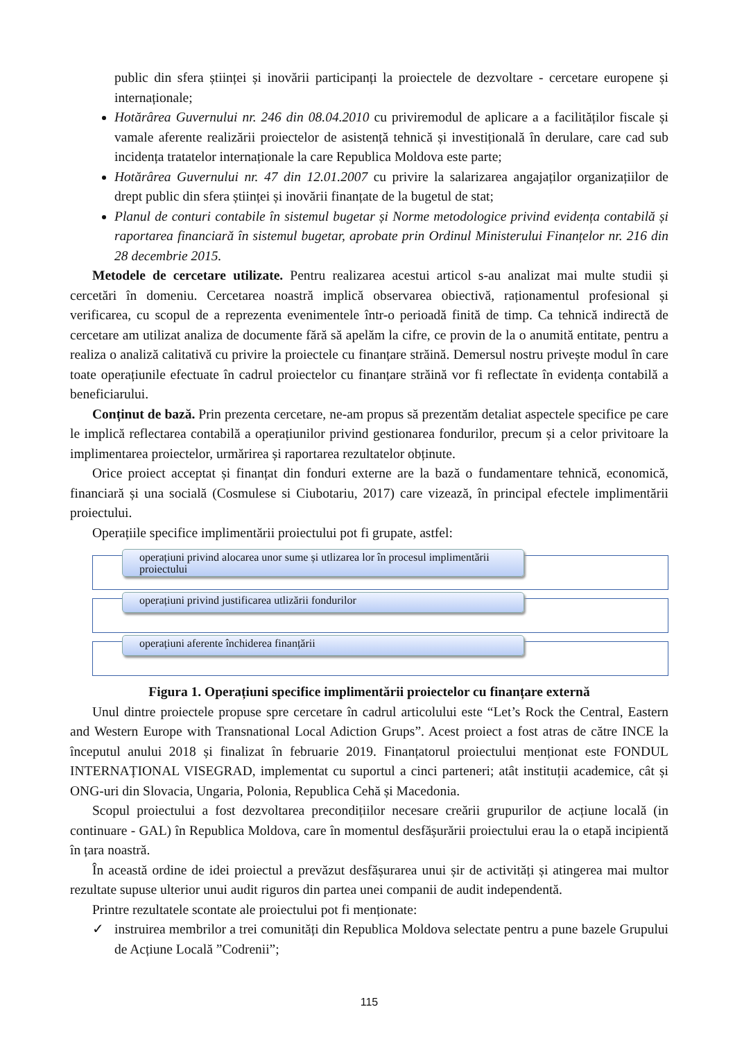public din sfera științei și inovării participanți la proiectele de dezvoltare - cercetare europene și internaționale;
Hotărârea Guvernului nr. 246 din 08.04.2010 cu priviremodul de aplicare a a facilităților fiscale și vamale aferente realizării proiectelor de asistență tehnică și investițională în derulare, care cad sub incidența tratatelor internaționale la care Republica Moldova este parte;
Hotărârea Guvernului nr. 47 din 12.01.2007 cu privire la salarizarea angajaților organizațiilor de drept public din sfera științei și inovării finanțate de la bugetul de stat;
Planul de conturi contabile în sistemul bugetar și Norme metodologice privind evidența contabilă și raportarea financiară în sistemul bugetar, aprobate prin Ordinul Ministerului Finanțelor nr. 216 din 28 decembrie 2015.
Metodele de cercetare utilizate. Pentru realizarea acestui articol s-au analizat mai multe studii și cercetări în domeniu. Cercetarea noastră implică observarea obiectivă, raționamentul profesional și verificarea, cu scopul de a reprezenta evenimentele într-o perioadă finită de timp. Ca tehnică indirectă de cercetare am utilizat analiza de documente fără să apelăm la cifre, ce provin de la o anumită entitate, pentru a realiza o analiză calitativă cu privire la proiectele cu finanțare străină. Demersul nostru privește modul în care toate operațiunile efectuate în cadrul proiectelor cu finanțare străină vor fi reflectate în evidența contabilă a beneficiarului.
Conținut de bază. Prin prezenta cercetare, ne-am propus să prezentăm detaliat aspectele specifice pe care le implică reflectarea contabilă a operațiunilor privind gestionarea fondurilor, precum și a celor privitoare la implimentarea proiectelor, urmărirea și raportarea rezultatelor obținute.
Orice proiect acceptat și finanțat din fonduri externe are la bază o fundamentare tehnică, economică, financiară și una socială (Cosmulese si Ciubotariu, 2017) care vizează, în principal efectele implimentării proiectului.
Operațiile specifice implimentării proiectului pot fi grupate, astfel:
operațiuni privind alocarea unor sume și utlizarea lor în procesul implimentării proiectului
operațiuni privind justificarea utlizării fondurilor
operațiuni aferente închiderea finanțării
Figura 1. Operațiuni specifice implimentării proiectelor cu finanțare externă
Unul dintre proiectele propuse spre cercetare în cadrul articolului este “Let’s Rock the Central, Eastern and Western Europe with Transnational Local Adiction Grups”. Acest proiect a fost atras de către INCE la începutul anului 2018 și finalizat în februarie 2019. Finanțatorul proiectului menționat este FONDUL INTERNAȚIONAL VISEGRAD, implementat cu suportul a cinci parteneri; atât instituții academice, cât și ONG-uri din Slovacia, Ungaria, Polonia, Republica Cehă și Macedonia.
Scopul proiectului a fost dezvoltarea precondițiilor necesare creării grupurilor de acțiune locală (in continuare - GAL) în Republica Moldova, care în momentul desfășurării proiectului erau la o etapă incipientă în țara noastră.
În această ordine de idei proiectul a prevăzut desfășurarea unui șir de activități și atingerea mai multor rezultate supuse ulterior unui audit riguros din partea unei companii de audit independentă.
Printre rezultatele scontate ale proiectului pot fi menționate:
✓ instruirea membrilor a trei comunități din Republica Moldova selectate pentru a pune bazele Grupului de Acțiune Locală ”Codrenii”;
115